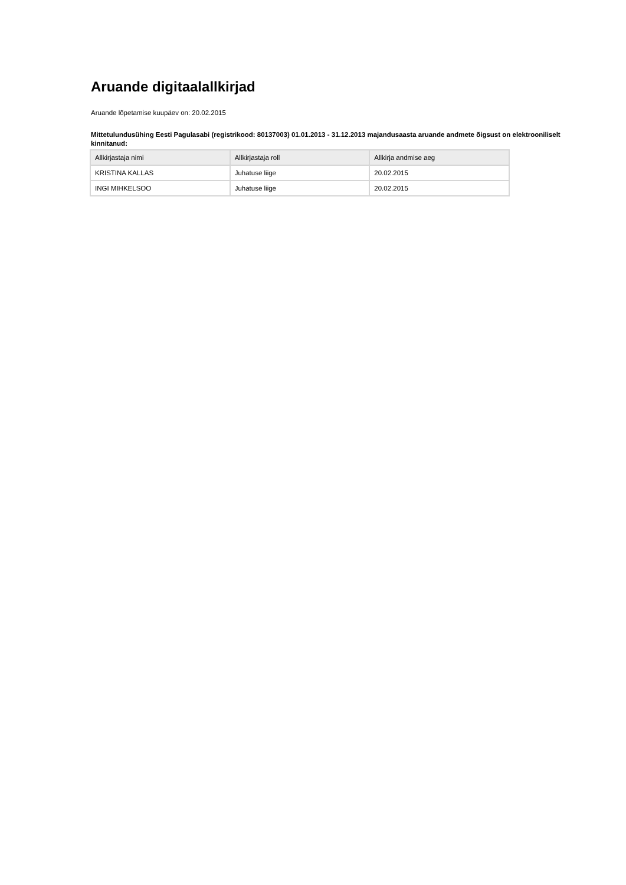Aruande digitaalallkirjad
Aruande lõpetamise kuupäev on: 20.02.2015
Mittetulundusühing Eesti Pagulasabi (registrikood: 80137003) 01.01.2013 - 31.12.2013 majandusaasta aruande andmete õigsust on elektrooniliselt kinnitanud:
| Allkirjastaja nimi | Allkirjastaja roll | Allkirja andmise aeg |
| --- | --- | --- |
| KRISTINA KALLAS | Juhatuse liige | 20.02.2015 |
| INGI MIHKELSOO | Juhatuse liige | 20.02.2015 |